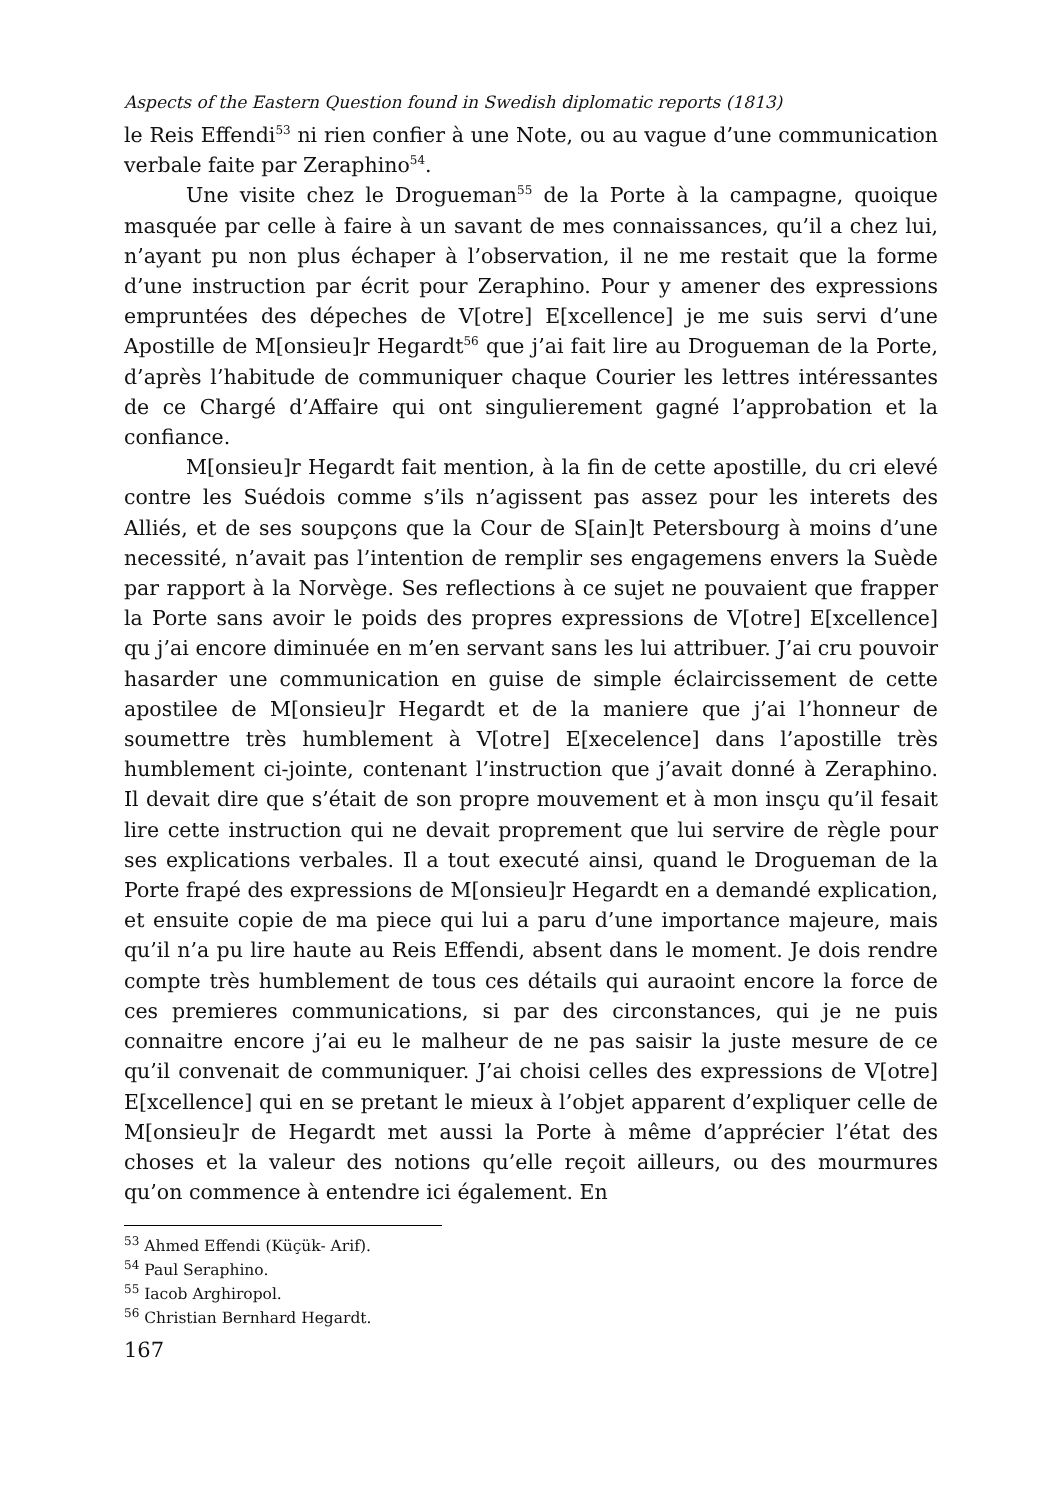Aspects of the Eastern Question found in Swedish diplomatic reports (1813)
le Reis Effendi<sup>53</sup> ni rien confier à une Note, ou au vague d’une communication verbale faite par Zeraphino<sup>54</sup>.
Une visite chez le Drogueman<sup>55</sup> de la Porte à la campagne, quoique masquée par celle à faire à un savant de mes connaissances, qu’il a chez lui, n’ayant pu non plus échaper à l’observation, il ne me restait que la forme d’une instruction par écrit pour Zeraphino. Pour y amener des expressions empruntées des dépeches de V[otre] E[xcellence] je me suis servi d’une Apostille de M[onsieu]r Hegardt<sup>56</sup> que j’ai fait lire au Drogueman de la Porte, d’après l’habitude de communiquer chaque Courier les lettres intéressantes de ce Chargé d’Affaire qui ont singulierement gagné l’approbation et la confiance.
M[onsieu]r Hegardt fait mention, à la fin de cette apostille, du cri elevé contre les Suédois comme s’ils n’agissent pas assez pour les interets des Alliés, et de ses soupçons que la Cour de S[ain]t Petersbourg à moins d’une necessité, n’avait pas l’intention de remplir ses engagemens envers la Suède par rapport à la Norvège. Ses reflections à ce sujet ne pouvaient que frapper la Porte sans avoir le poids des propres expressions de V[otre] E[xcellence] qu j’ai encore diminuée en m’en servant sans les lui attribuer. J’ai cru pouvoir hasarder une communication en guise de simple éclaircissement de cette apostilee de M[onsieu]r Hegardt et de la maniere que j’ai l’honneur de soumettre très humblement à V[otre] E[xecelence] dans l’apostille très humblement ci-jointe, contenant l’instruction que j’avait donné à Zeraphino. Il devait dire que s’était de son propre mouvement et à mon insçu qu’il fesait lire cette instruction qui ne devait proprement que lui servire de règle pour ses explications verbales. Il a tout executé ainsi, quand le Drogueman de la Porte frapé des expressions de M[onsieu]r Hegardt en a demandé explication, et ensuite copie de ma piece qui lui a paru d’une importance majeure, mais qu’il n’a pu lire haute au Reis Effendi, absent dans le moment. Je dois rendre compte très humblement de tous ces détails qui auraoint encore la force de ces premieres communications, si par des circonstances, qui je ne puis connaitre encore j’ai eu le malheur de ne pas saisir la juste mesure de ce qu’il convenait de communiquer. J’ai choisi celles des expressions de V[otre] E[xcellence] qui en se pretant le mieux à l’objet apparent d’expliquer celle de M[onsieu]r de Hegardt met aussi la Porte à même d’apprécier l’état des choses et la valeur des notions qu’elle reçoit ailleurs, ou des mourmures qu’on commence à entendre ici également. En
<sup>53</sup> Ahmed Effendi (Küçük- Arif).
<sup>54</sup> Paul Seraphino.
<sup>55</sup> Iacob Arghiropol.
<sup>56</sup> Christian Bernhard Hegardt.
167